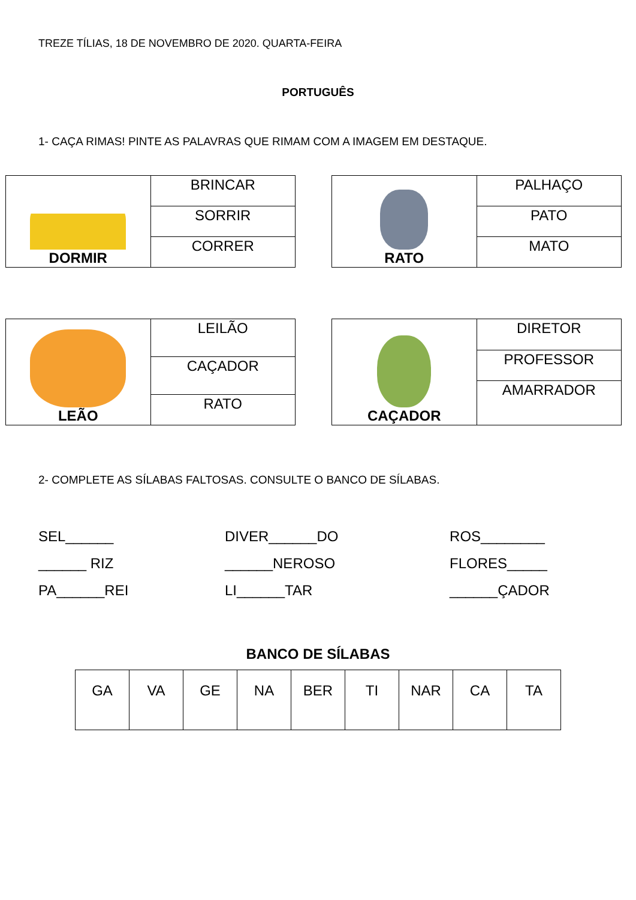TREZE TÍLIAS, 18 DE NOVEMBRO DE 2020. QUARTA-FEIRA
PORTUGUÊS
1- CAÇA RIMAS! PINTE AS PALAVRAS QUE RIMAM COM A IMAGEM EM DESTAQUE.
| DORMIR | BRINCAR |
| | SORRIR |
| | CORRER |
| RATO | PALHAÇO |
| | PATO |
| | MATO |
| LEÃO | LEILÃO |
| | CAÇADOR |
| | RATO |
| CAÇADOR | DIRETOR |
| | PROFESSOR |
| | AMARRADOR |
2- COMPLETE AS SÍLABAS FALTOSAS. CONSULTE O BANCO DE SÍLABAS.
SEL______
______ RIZ
PA______REI
DIVER______DO
______NEROSO
LI______TAR
ROS________
FLORES_____
______ÇADOR
BANCO DE SÍLABAS
| GA | VA | GE | NA | BER | TI | NAR | CA | TA |